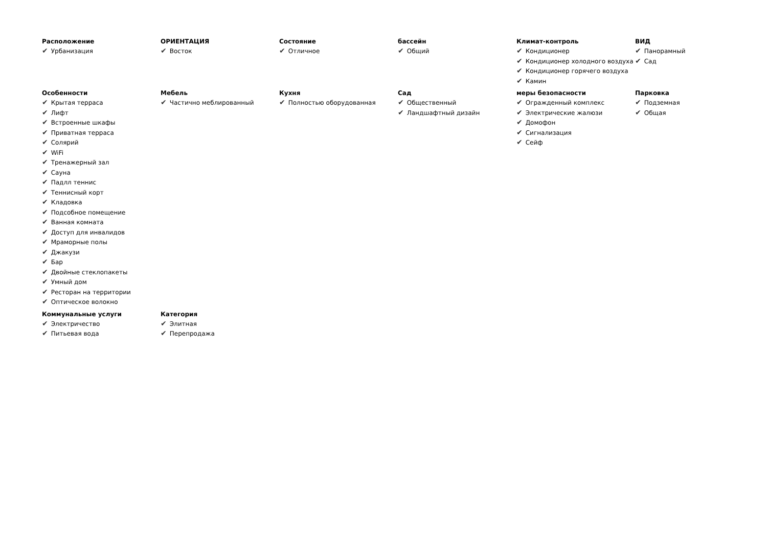Расположение
✔ Урбанизация
ОРИЕНТАЦИЯ
✔ Восток
Состояние
✔ Отличное
бассейн
✔ Общий
Климат-контроль
✔ Кондиционер
✔ Кондиционер холодного воздуха
✔ Кондиционер горячего воздуха
✔ Камин
ВИД
✔ Панорамный
✔ Сад
Особенности
✔ Крытая терраса
✔ Лифт
✔ Встроенные шкафы
✔ Приватная терраса
✔ Солярий
✔ WiFi
✔ Тренажерный зал
✔ Сауна
✔ Падлл теннис
✔ Теннисный корт
✔ Кладовка
✔ Подсобное помещение
✔ Ванная комната
✔ Доступ для инвалидов
✔ Мраморные полы
✔ Джакузи
✔ Бар
✔ Двойные стеклопакеты
✔ Умный дом
✔ Ресторан на территории
✔ Оптическое волокно
Мебель
✔ Частично меблированный
Кухня
✔ Полностью оборудованная
Сад
✔ Общественный
✔ Ландшафтный дизайн
меры безопасности
✔ Огражденный комплекс
✔ Электрические жалюзи
✔ Домофон
✔ Сигнализация
✔ Сейф
Парковка
✔ Подземная
✔ Общая
Коммунальные услуги
✔ Электричество
✔ Питьевая вода
Категория
✔ Элитная
✔ Перепродажа